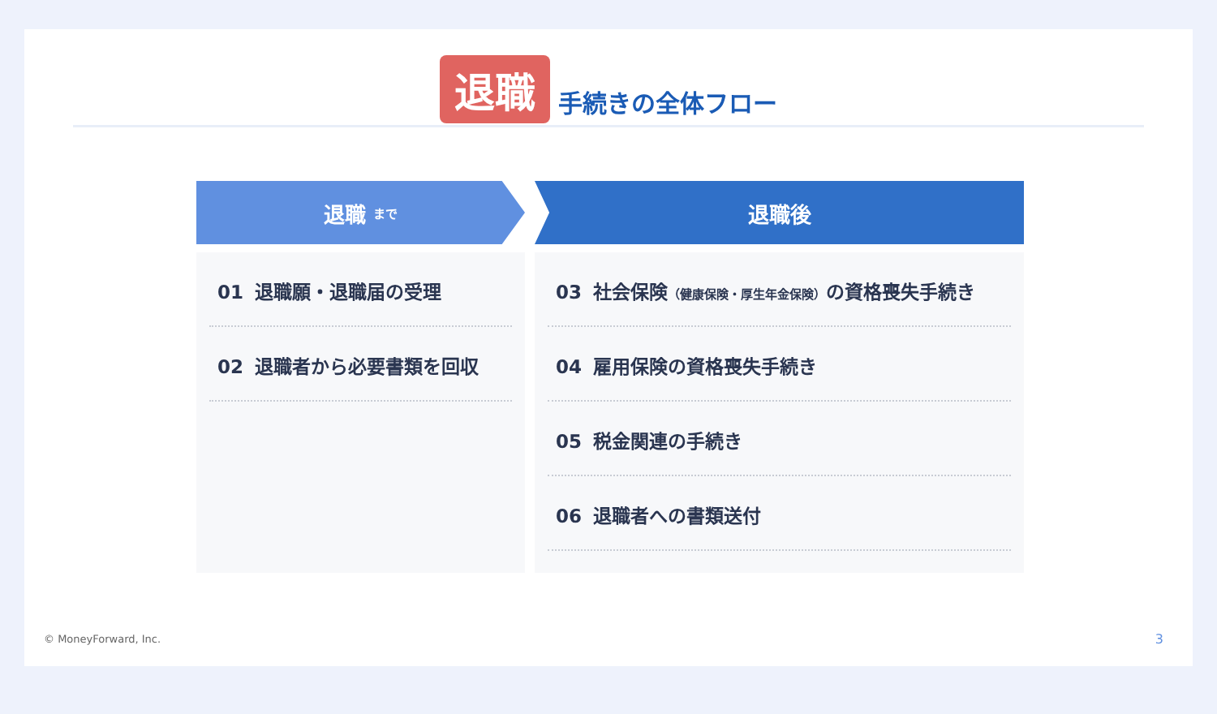退職 手続きの全体フロー
退職 まで
01 退職願・退職届の受理
02 退職者から必要書類を回収
退職後
03 社会保険（健康保険・厚生年金保険）の資格喪失手続き
04 雇用保険の資格喪失手続き
05 税金関連の手続き
06 退職者への書類送付
© MoneyForward, Inc. 3